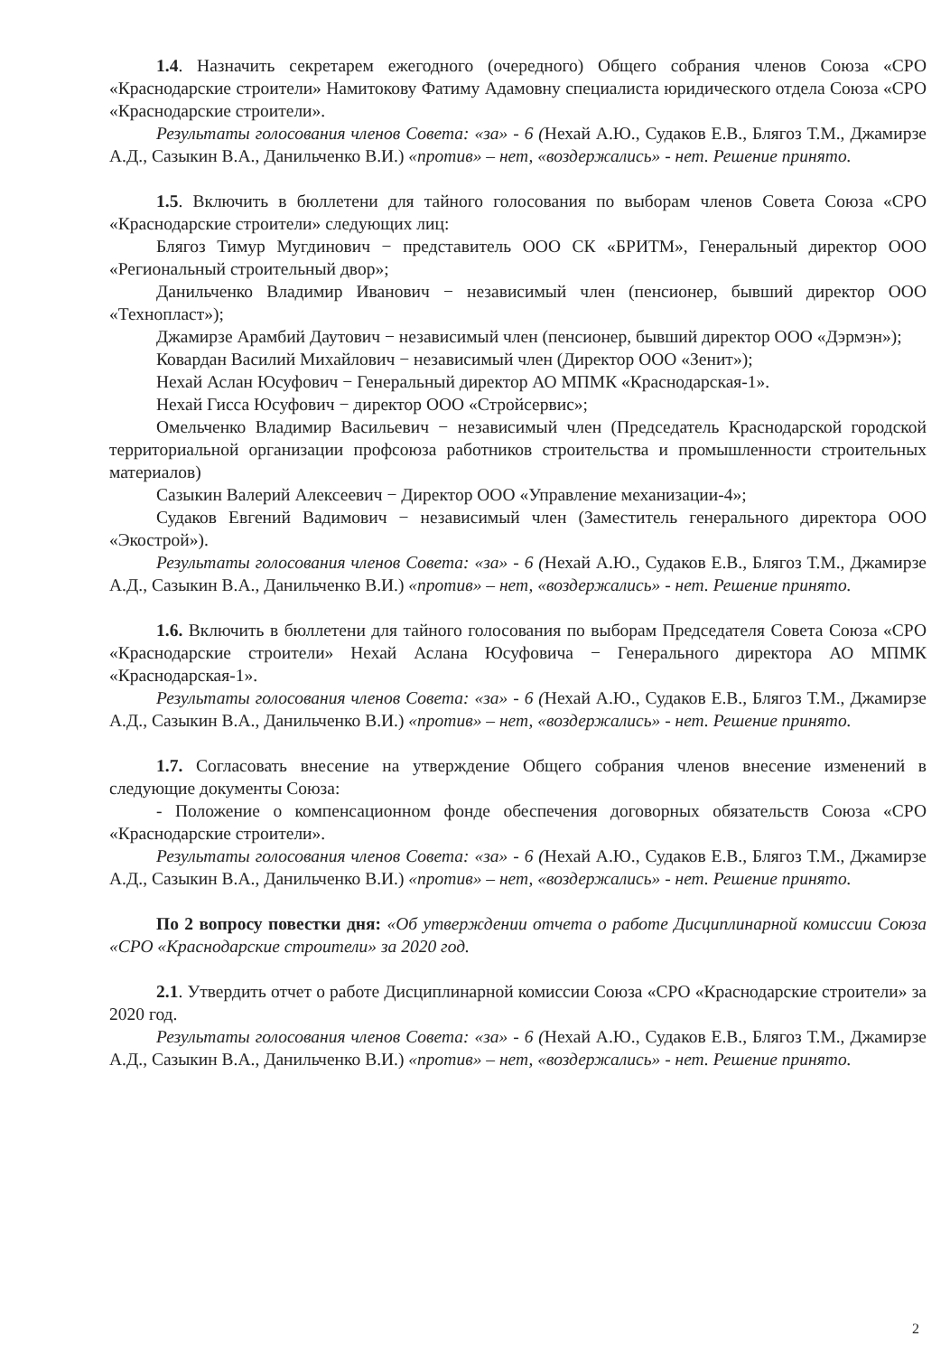1.4. Назначить секретарем ежегодного (очередного) Общего собрания членов Союза «СРО «Краснодарские строители» Намитокову Фатиму Адамовну специалиста юридического отдела Союза «СРО «Краснодарские строители».
Результаты голосования членов Совета: «за» - 6 (Нехай А.Ю., Судаков Е.В., Блягоз Т.М., Джамирзе А.Д., Сазыкин В.А., Данильченко В.И.) «против» – нет, «воздержались» - нет. Решение принято.
1.5. Включить в бюллетени для тайного голосования по выборам членов Совета Союза «СРО «Краснодарские строители» следующих лиц:
Блягоз Тимур Мугдинович − представитель ООО СК «БРИТМ», Генеральный директор ООО «Региональный строительный двор»;
Данильченко Владимир Иванович − независимый член (пенсионер, бывший директор ООО «Технопласт»);
Джамирзе Арамбий Даутович − независимый член (пенсионер, бывший директор ООО «Дэрмэн»);
Ковардан Василий Михайлович − независимый член (Директор ООО «Зенит»);
Нехай Аслан Юсуфович − Генеральный директор АО МПМК «Краснодарская-1».
Нехай Гисса Юсуфович − директор ООО «Стройсервис»;
Омельченко Владимир Васильевич − независимый член (Председатель Краснодарской городской территориальной организации профсоюза работников строительства и промышленности строительных материалов)
Сазыкин Валерий Алексеевич − Директор ООО «Управление механизации-4»;
Судаков Евгений Вадимович − независимый член (Заместитель генерального директора ООО «Экострой»).
Результаты голосования членов Совета: «за» - 6 (Нехай А.Ю., Судаков Е.В., Блягоз Т.М., Джамирзе А.Д., Сазыкин В.А., Данильченко В.И.) «против» – нет, «воздержались» - нет. Решение принято.
1.6. Включить в бюллетени для тайного голосования по выборам Председателя Совета Союза «СРО «Краснодарские строители» Нехай Аслана Юсуфовича − Генерального директора АО МПМК «Краснодарская-1».
Результаты голосования членов Совета: «за» - 6 (Нехай А.Ю., Судаков Е.В., Блягоз Т.М., Джамирзе А.Д., Сазыкин В.А., Данильченко В.И.) «против» – нет, «воздержались» - нет. Решение принято.
1.7. Согласовать внесение на утверждение Общего собрания членов внесение изменений в следующие документы Союза:
- Положение о компенсационном фонде обеспечения договорных обязательств Союза «СРО «Краснодарские строители».
Результаты голосования членов Совета: «за» - 6 (Нехай А.Ю., Судаков Е.В., Блягоз Т.М., Джамирзе А.Д., Сазыкин В.А., Данильченко В.И.) «против» – нет, «воздержались» - нет. Решение принято.
По 2 вопросу повестки дня: «Об утверждении отчета о работе Дисциплинарной комиссии Союза «СРО «Краснодарские строители» за 2020 год.
2.1. Утвердить отчет о работе Дисциплинарной комиссии Союза «СРО «Краснодарские строители» за 2020 год.
Результаты голосования членов Совета: «за» - 6 (Нехай А.Ю., Судаков Е.В., Блягоз Т.М., Джамирзе А.Д., Сазыкин В.А., Данильченко В.И.) «против» – нет, «воздержались» - нет. Решение принято.
2